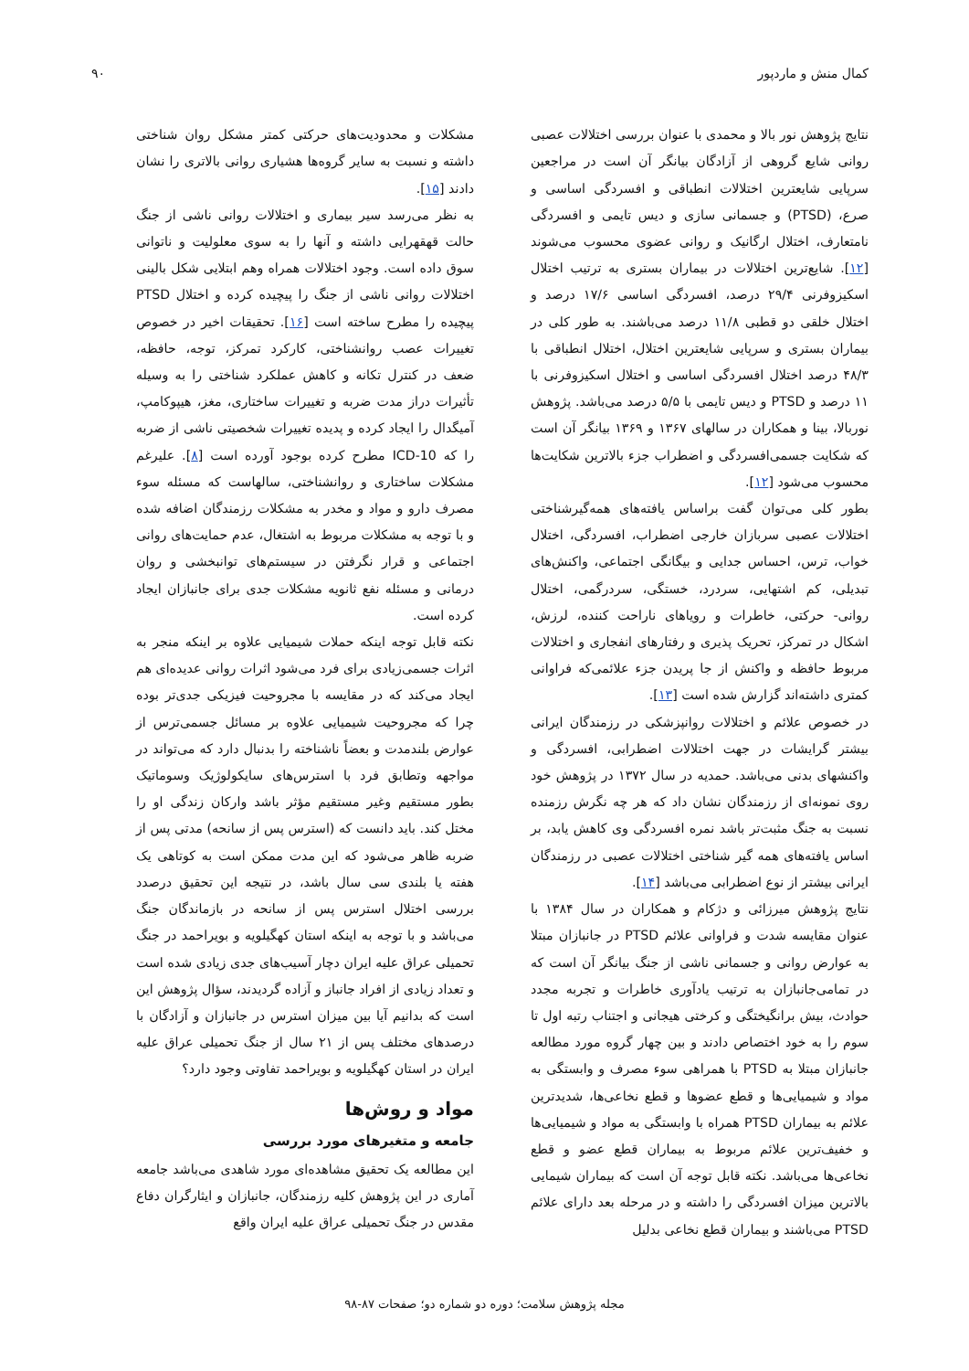کمال منش و ماردپور ۹۰
نتایج پژوهش نور بالا و محمدی با عنوان بررسی اختلالات عصبی روانی شایع گروهی از آزادگان بیانگر آن است در مراجعین سرپایی شایعترین اختلالات انطباقی و افسردگی اساسی و صرع، (PTSD) و جسمانی سازی و دیس تایمی و افسردگی نامتعارف، اختلال ارگانیک و روانی عضوی محسوب می‌شوند [۱۲]. شایع‌ترین اختلالات در بیماران بستری به ترتیب اختلال اسکیزوفرنی ۲۹/۴ درصد، افسردگی اساسی ۱۷/۶ درصد و اختلال خلقی دو قطبی ۱۱/۸ درصد می‌باشند. به طور کلی در بیماران بستری و سرپایی شایعترین اختلال، اختلال انطباقی با ۴۸/۳ درصد اختلال افسردگی اساسی و اختلال اسکیزوفرنی با ۱۱ درصد و PTSD و دیس تایمی با ۵/۵ درصد می‌باشد. پژوهش نوربالا، بینا و همکاران در سالهای ۱۳۶۷ و ۱۳۶۹ بیانگر آن است که شکایت جسمی‌افسردگی و اضطراب جزء بالاترین شکایت‌ها محسوب می‌شود [۱۲].
بطور کلی می‌توان گفت براساس یافته‌های همه‌گیرشناختی اختلالات عصبی سربازان خارجی اضطراب، افسردگی، اختلال خواب، ترس، احساس جدایی و بیگانگی اجتماعی، واکنش‌های تبدیلی، کم اشتهایی، سردرد، خستگی، سردرگمی، اختلال روانی- حرکتی، خاطرات و رویاهای ناراحت کننده، لرزش، اشکال در تمرکز، تحریک پذیری و رفتارهای انفجاری و اختلالات مربوط حافظه و واکنش از جا پریدن جزء علائمی‌که فراوانی کمتری داشته‌اند گزارش شده است [۱۳].
در خصوص علائم و اختلالات روانپزشکی در رزمندگان ایرانی بیشتر گرایشات در جهت اختلالات اضطرابی، افسردگی و واکنشهای بدنی می‌باشد. حمدیه در سال ۱۳۷۲ در پژوهش خود روی نمونه‌ای از رزمندگان نشان داد که هر چه نگرش رزمنده نسبت به جنگ مثبت‌تر باشد نمره افسردگی وی کاهش یابد، بر اساس یافته‌های همه گیر شناختی اختلالات عصبی در رزمندگان ایرانی بیشتر از نوع اضطرابی می‌باشد [۱۴].
نتایج پژوهش میرزائی و دژکام و همکاران در سال ۱۳۸۴ با عنوان مقایسه شدت و فراوانی علائم PTSD در جانبازان مبتلا به عوارض روانی و جسمانی ناشی از جنگ بیانگر آن است که در تمامی‌جانبازان به ترتیب یادآوری خاطرات و تجربه مجدد حوادث، بیش برانگیختگی و کرختی هیجانی و اجتناب رتبه اول تا سوم را به خود اختصاص دادند و بین چهار گروه مورد مطالعه جانبازان مبتلا به PTSD با همراهی سوء مصرف و وابستگی به مواد و شیمیایی‌ها و قطع عضوها و قطع نخاعی‌ها، شدیدترین علائم به بیماران PTSD همراه با وابستگی به مواد و شیمیایی‌ها و خفیف‌ترین علائم مربوط به بیماران قطع عضو و قطع نخاعی‌ها می‌باشد. نکته قابل توجه آن است که بیماران شیمایی بالاترین میزان افسردگی را داشته و در مرحله بعد دارای علائم PTSD می‌باشند و بیماران قطع نخاعی بدلیل
مشکلات و محدودیت‌های حرکتی کمتر مشکل روان شناختی داشته و نسبت به سایر گروه‌ها هشیاری روانی بالاتری را نشان دادند [۱۵].
به نظر می‌رسد سیر بیماری و اختلالات روانی ناشی از جنگ حالت قهقهرایی داشته و آنها را به سوی معلولیت و ناتوانی سوق داده است. وجود اختلالات همراه وهم ابتلایی شکل بالینی اختلالات روانی ناشی از جنگ را پیچیده کرده و اختلال PTSD پیچیده را مطرح ساخته است [۱۶]. تحقیقات اخیر در خصوص تغییرات عصب روانشناختی، کارکرد تمرکز، توجه، حافظه، ضعف در کنترل تکانه و کاهش عملکرد شناختی را به وسیله تأثیرات دراز مدت ضربه و تغییرات ساختاری، مغز، هیپوکامپ، آمیگدال را ایجاد کرده و پدیده تغییرات شخصیتی ناشی از ضربه را که ICD-10 مطرح کرده بوجود آورده است [۸]. علیرغم مشکلات ساختاری و روانشناختی، سالهاست که مسئله سوء مصرف دارو و مواد و مخدر به مشکلات رزمندگان اضافه شده و با توجه به مشکلات مربوط به اشتغال، عدم حمایت‌های روانی اجتماعی و قرار نگرفتن در سیستم‌های توانبخشی و روان درمانی و مسئله نفع ثانویه مشکلات جدی برای جانبازان ایجاد کرده است.
نکته قابل توجه اینکه حملات شیمیایی علاوه بر اینکه منجر به اثرات جسمی‌زیادی برای فرد می‌شود اثرات روانی عدیده‌ای هم ایجاد می‌کند که در مقایسه با مجروحیت فیزیکی جدی‌تر بوده چرا که مجروحیت شیمیایی علاوه بر مسائل جسمی‌ترس از عوارض بلندمدت و بعضاً ناشناخته را بدنبال دارد که می‌تواند در مواجهه وتطابق فرد با استرس‌های سایکولوژیک وسوماتیک بطور مستقیم وغیر مستقیم مؤثر باشد وارکان زندگی او را مختل کند. باید دانست که (استرس پس از سانحه) مدتی پس از ضربه ظاهر می‌شود که این مدت ممکن است به کوتاهی یک هفته یا بلندی سی سال باشد، در نتیجه این تحقیق درصدد بررسی اختلال استرس پس از سانحه در بازماندگان جنگ می‌باشد و با توجه به اینکه استان کهگیلویه و بویراحمد در جنگ تحمیلی عراق علیه ایران دچار آسیب‌های جدی زیادی شده است و تعداد زیادی از افراد جانباز و آزاده گردیدند، سؤال پژوهش این است که بدانیم آیا بین میزان استرس در جانبازان و آزادگان با درصدهای مختلف پس از ۲۱ سال از جنگ تحمیلی عراق علیه ایران در استان کهگیلویه و بویراحمد تفاوتی وجود دارد؟
مواد و روش‌ها
جامعه و متغیرهای مورد بررسی
این مطالعه یک تحقیق مشاهده‌ای مورد شاهدی می‌باشد جامعه آماری در این پژوهش کلیه رزمندگان، جانبازان و ایثارگران دفاع مقدس در جنگ تحمیلی عراق علیه ایران واقع
مجله پژوهش سلامت؛ دوره دو شماره دو؛ صفحات ۸۷-۹۸